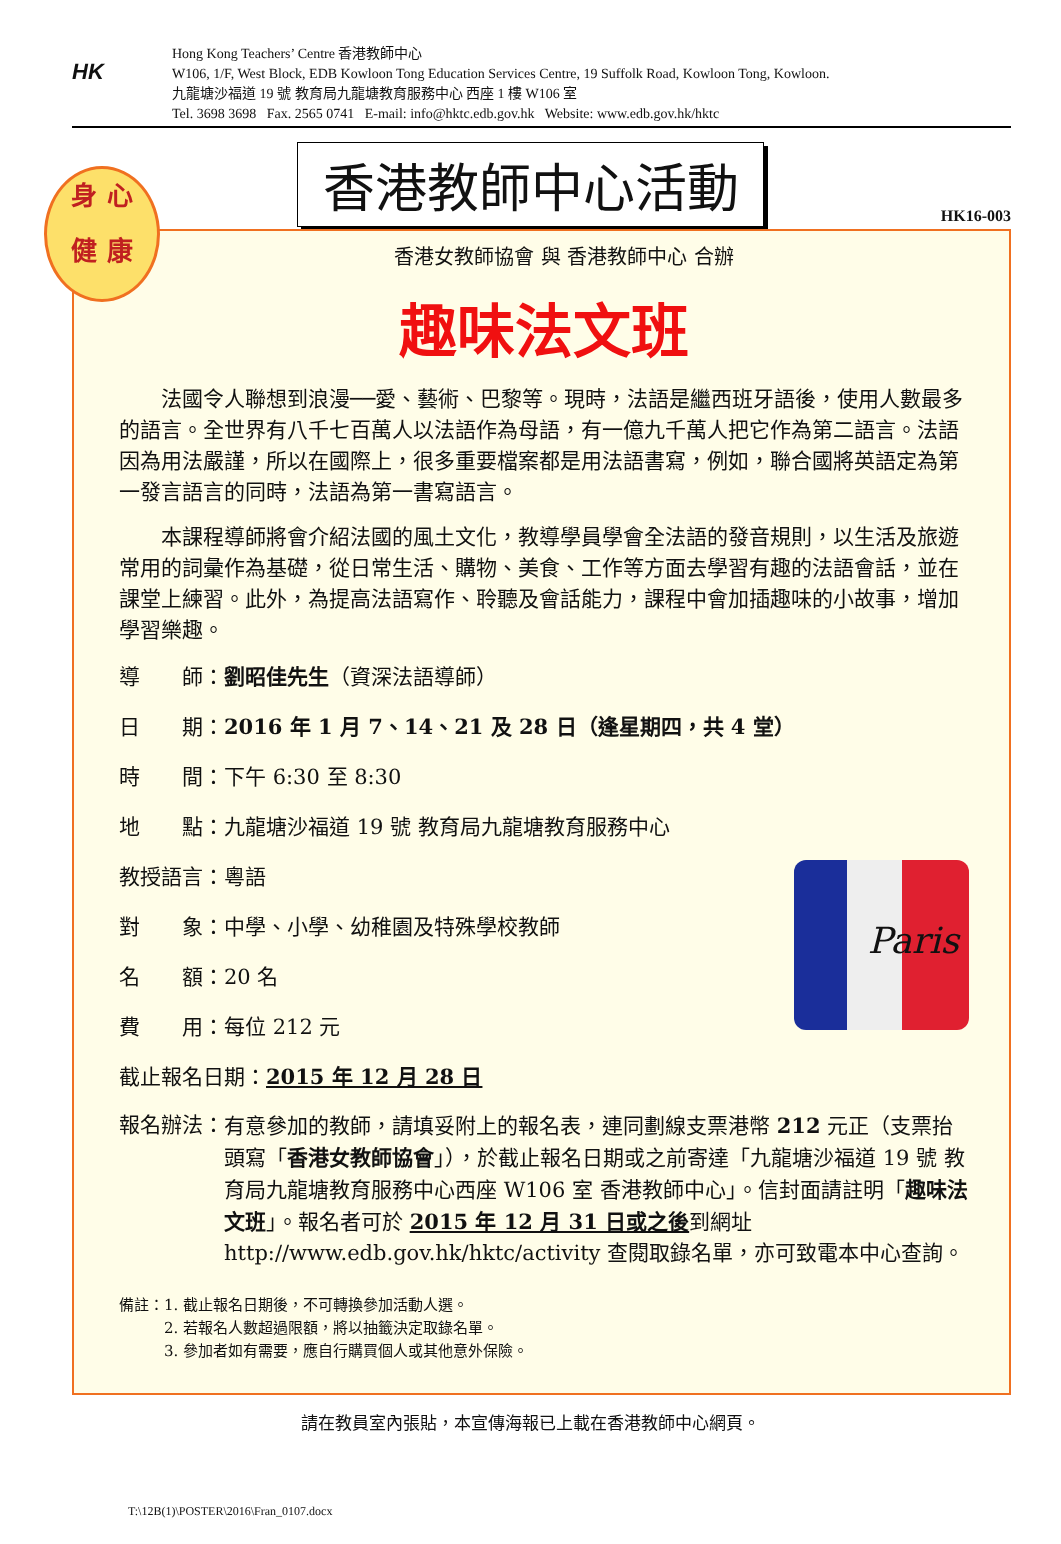HK
Hong Kong Teachers’ Centre 香港教師中心
W106, 1/F, West Block, EDB Kowloon Tong Education Services Centre, 19 Suffolk Road, Kowloon Tong, Kowloon.
九龍塘沙福道 19 號 教育局九龍塘教育服務中心 西座 1 樓 W106 室
Tel. 3698 3698 Fax. 2565 0741 E-mail: info@hktc.edb.gov.hk Website: www.edb.gov.hk/hktc
香港教師中心活動
HK16-003
身 心
健 康
香港女教師協會 與 香港教師中心 合辦
趣味法文班
法國令人聯想到浪漫──愛、藝術、巴黎等。現時，法語是繼西班牙語後，使用人數最多的語言。全世界有八千七百萬人以法語作為母語，有一億九千萬人把它作為第二語言。法語因為用法嚴謹，所以在國際上，很多重要檔案都是用法語書寫，例如，聯合國將英語定為第一發言語言的同時，法語為第一書寫語言。
本課程導師將會介紹法國的風土文化，教導學員學會全法語的發音規則，以生活及旅遊常用的詞彙作為基礎，從日常生活、購物、美食、工作等方面去學習有趣的法語會話，並在課堂上練習。此外，為提高法語寫作、聆聽及會話能力，課程中會加插趣味的小故事，增加學習樂趣。
導　　師：劉昭佳先生（資深法語導師）
日　　期：2016 年 1 月 7、14、21 及 28 日（逢星期四，共 4 堂）
時　　間：下午 6:30 至 8:30
地　　點：九龍塘沙福道 19 號 教育局九龍塘教育服務中心
Paris
教授語言：粵語
對　　象：中學、小學、幼稚園及特殊學校教師
名　　額：20 名
費　　用：每位 212 元
截止報名日期：2015 年 12 月 28 日
報名辦法： 有意參加的教師，請填妥附上的報名表，連同劃線支票港幣 212 元正（支票抬頭寫「香港女教師協會」），於截止報名日期或之前寄達「九龍塘沙福道 19 號 教育局九龍塘教育服務中心西座 W106 室 香港教師中心」。信封面請註明「趣味法文班」。報名者可於 2015 年 12 月 31 日或之後到網址 http://www.edb.gov.hk/hktc/activity 查閱取錄名單，亦可致電本中心查詢。
備註：1. 截止報名日期後，不可轉換參加活動人選。
　　　2. 若報名人數超過限額，將以抽籤決定取錄名單。
　　　3. 參加者如有需要，應自行購買個人或其他意外保險。
請在教員室內張貼，本宣傳海報已上載在香港教師中心網頁。
T:\12B(1)\POSTER\2016\Fran_0107.docx